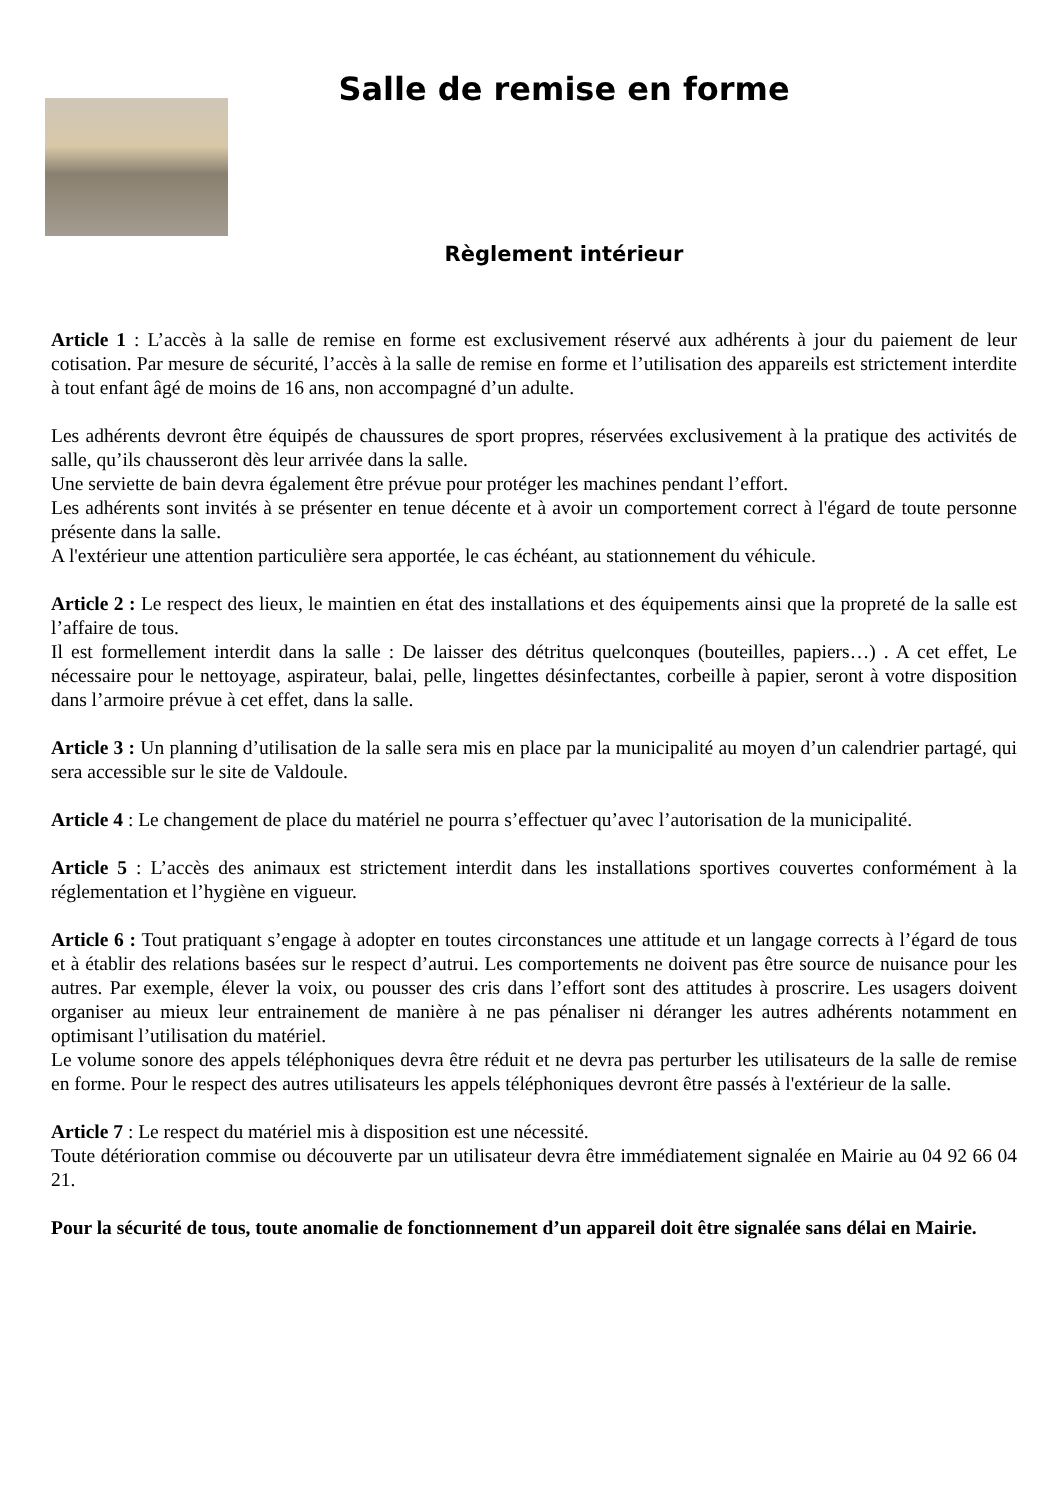Salle de remise en forme
Règlement intérieur
Article 1 : L’accès à la salle de remise en forme est exclusivement réservé aux adhérents à jour du paiement de leur cotisation. Par mesure de sécurité, l’accès à la salle de remise en forme et l’utilisation des appareils est strictement interdite à tout enfant âgé de moins de 16 ans, non accompagné d’un adulte.
Les adhérents devront être équipés de chaussures de sport propres, réservées exclusivement à la pratique des activités de salle, qu’ils chausseront dès leur arrivée dans la salle.
Une serviette de bain devra également être prévue pour protéger les machines pendant l’effort.
Les adhérents sont invités à se présenter en tenue décente et à avoir un comportement correct à l'égard de toute personne présente dans la salle.
A l'extérieur une attention particulière sera apportée, le cas échéant, au stationnement du véhicule.
Article 2 : Le respect des lieux, le maintien en état des installations et des équipements ainsi que la propreté de la salle est l’affaire de tous.
Il est formellement interdit dans la salle : De laisser des détritus quelconques (bouteilles, papiers…) . A cet effet, Le nécessaire pour le nettoyage, aspirateur, balai, pelle, lingettes désinfectantes, corbeille à papier, seront à votre disposition dans l’armoire prévue à cet effet, dans la salle.
Article 3 : Un planning d’utilisation de la salle sera mis en place par la municipalité au moyen d’un calendrier partagé, qui sera accessible sur le site de Valdoule.
Article 4 : Le changement de place du matériel ne pourra s’effectuer qu’avec l’autorisation de la municipalité.
Article 5 : L’accès des animaux est strictement interdit dans les installations sportives couvertes conformément à la réglementation et l’hygiène en vigueur.
Article 6 : Tout pratiquant s’engage à adopter en toutes circonstances une attitude et un langage corrects à l’égard de tous et à établir des relations basées sur le respect d’autrui. Les comportements ne doivent pas être source de nuisance pour les autres. Par exemple, élever la voix, ou pousser des cris dans l’effort sont des attitudes à proscrire. Les usagers doivent organiser au mieux leur entrainement de manière à ne pas pénaliser ni déranger les autres adhérents notamment en optimisant l’utilisation du matériel.
Le volume sonore des appels téléphoniques devra être réduit et ne devra pas perturber les utilisateurs de la salle de remise en forme. Pour le respect des autres utilisateurs les appels téléphoniques devront être passés à l'extérieur de la salle.
Article 7 : Le respect du matériel mis à disposition est une nécessité.
Toute détérioration commise ou découverte par un utilisateur devra être immédiatement signalée en Mairie au 04 92 66 04 21.
Pour la sécurité de tous, toute anomalie de fonctionnement d’un appareil doit être signalée sans délai en Mairie.